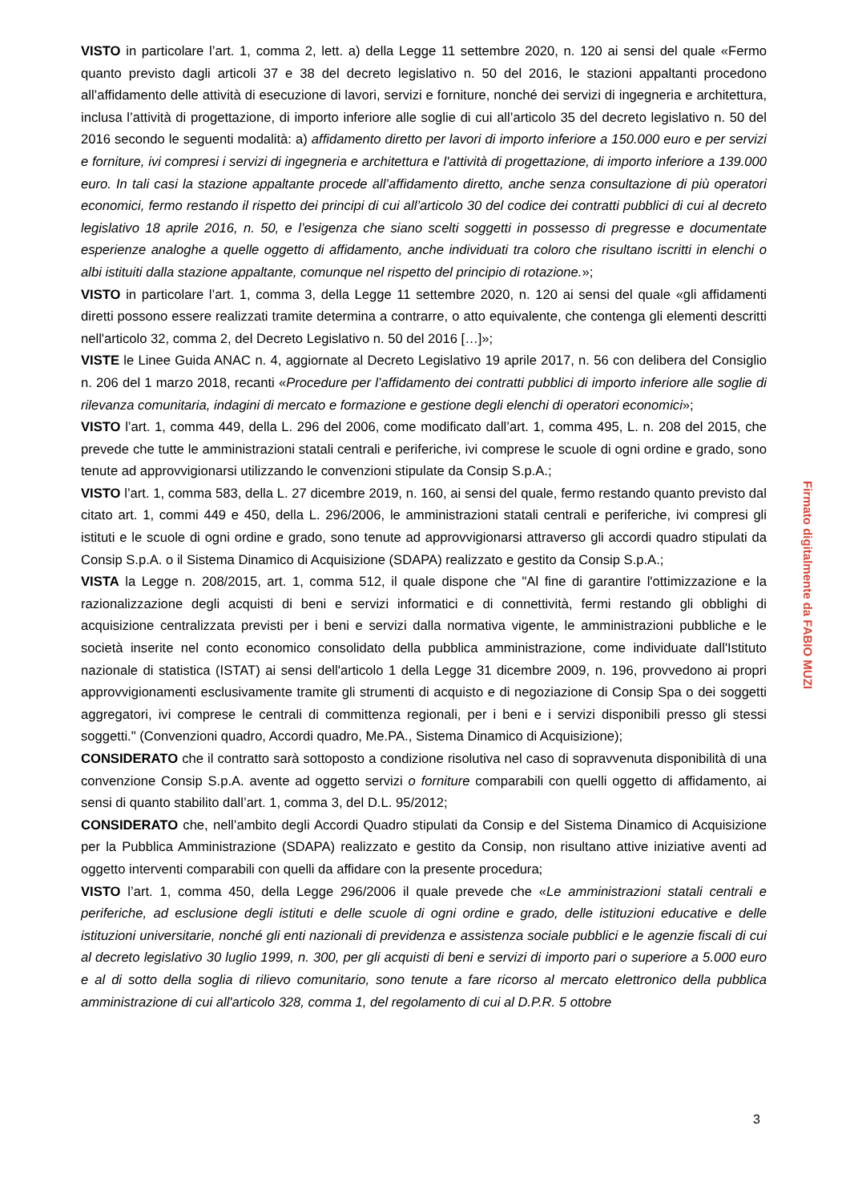VISTO in particolare l’art. 1, comma 2, lett. a) della Legge 11 settembre 2020, n. 120 ai sensi del quale «Fermo quanto previsto dagli articoli 37 e 38 del decreto legislativo n. 50 del 2016, le stazioni appaltanti procedono all’affidamento delle attività di esecuzione di lavori, servizi e forniture, nonché dei servizi di ingegneria e architettura, inclusa l’attività di progettazione, di importo inferiore alle soglie di cui all’articolo 35 del decreto legislativo n. 50 del 2016 secondo le seguenti modalità: a) affidamento diretto per lavori di importo inferiore a 150.000 euro e per servizi e forniture, ivi compresi i servizi di ingegneria e architettura e l'attività di progettazione, di importo inferiore a 139.000 euro. In tali casi la stazione appaltante procede all’affidamento diretto, anche senza consultazione di più operatori economici, fermo restando il rispetto dei principi di cui all’articolo 30 del codice dei contratti pubblici di cui al decreto legislativo 18 aprile 2016, n. 50, e l’esigenza che siano scelti soggetti in possesso di pregresse e documentate esperienze analoghe a quelle oggetto di affidamento, anche individuati tra coloro che risultano iscritti in elenchi o albi istituiti dalla stazione appaltante, comunque nel rispetto del principio di rotazione.»;
VISTO in particolare l’art. 1, comma 3, della Legge 11 settembre 2020, n. 120 ai sensi del quale «gli affidamenti diretti possono essere realizzati tramite determina a contrarre, o atto equivalente, che contenga gli elementi descritti nell'articolo 32, comma 2, del Decreto Legislativo n. 50 del 2016 […]»;
VISTE le Linee Guida ANAC n. 4, aggiornate al Decreto Legislativo 19 aprile 2017, n. 56 con delibera del Consiglio n. 206 del 1 marzo 2018, recanti «Procedure per l’affidamento dei contratti pubblici di importo inferiore alle soglie di rilevanza comunitaria, indagini di mercato e formazione e gestione degli elenchi di operatori economici»;
VISTO l’art. 1, comma 449, della L. 296 del 2006, come modificato dall’art. 1, comma 495, L. n. 208 del 2015, che prevede che tutte le amministrazioni statali centrali e periferiche, ivi comprese le scuole di ogni ordine e grado, sono tenute ad approvvigionarsi utilizzando le convenzioni stipulate da Consip S.p.A.;
VISTO l’art. 1, comma 583, della L. 27 dicembre 2019, n. 160, ai sensi del quale, fermo restando quanto previsto dal citato art. 1, commi 449 e 450, della L. 296/2006, le amministrazioni statali centrali e periferiche, ivi compresi gli istituti e le scuole di ogni ordine e grado, sono tenute ad approvvigionarsi attraverso gli accordi quadro stipulati da Consip S.p.A. o il Sistema Dinamico di Acquisizione (SDAPA) realizzato e gestito da Consip S.p.A.;
VISTA la Legge n. 208/2015, art. 1, comma 512, il quale dispone che "Al fine di garantire l'ottimizzazione e la razionalizzazione degli acquisti di beni e servizi informatici e di connettività, fermi restando gli obblighi di acquisizione centralizzata previsti per i beni e servizi dalla normativa vigente, le amministrazioni pubbliche e le società inserite nel conto economico consolidato della pubblica amministrazione, come individuate dall'Istituto nazionale di statistica (ISTAT) ai sensi dell'articolo 1 della Legge 31 dicembre 2009, n. 196, provvedono ai propri approvvigionamenti esclusivamente tramite gli strumenti di acquisto e di negoziazione di Consip Spa o dei soggetti aggregatori, ivi comprese le centrali di committenza regionali, per i beni e i servizi disponibili presso gli stessi soggetti." (Convenzioni quadro, Accordi quadro, Me.PA., Sistema Dinamico di Acquisizione);
CONSIDERATO che il contratto sarà sottoposto a condizione risolutiva nel caso di sopravvenuta disponibilità di una convenzione Consip S.p.A. avente ad oggetto servizi o forniture comparabili con quelli oggetto di affidamento, ai sensi di quanto stabilito dall’art. 1, comma 3, del D.L. 95/2012;
CONSIDERATO che, nell’ambito degli Accordi Quadro stipulati da Consip e del Sistema Dinamico di Acquisizione per la Pubblica Amministrazione (SDAPA) realizzato e gestito da Consip, non risultano attive iniziative aventi ad oggetto interventi comparabili con quelli da affidare con la presente procedura;
VISTO l’art. 1, comma 450, della Legge 296/2006 il quale prevede che «Le amministrazioni statali centrali e periferiche, ad esclusione degli istituti e delle scuole di ogni ordine e grado, delle istituzioni educative e delle istituzioni universitarie, nonché gli enti nazionali di previdenza e assistenza sociale pubblici e le agenzie fiscali di cui al decreto legislativo 30 luglio 1999, n. 300, per gli acquisti di beni e servizi di importo pari o superiore a 5.000 euro e al di sotto della soglia di rilievo comunitario, sono tenute a fare ricorso al mercato elettronico della pubblica amministrazione di cui all'articolo 328, comma 1, del regolamento di cui al D.P.R. 5 ottobre
Firmato digitalmente da FABIO MUZI
3